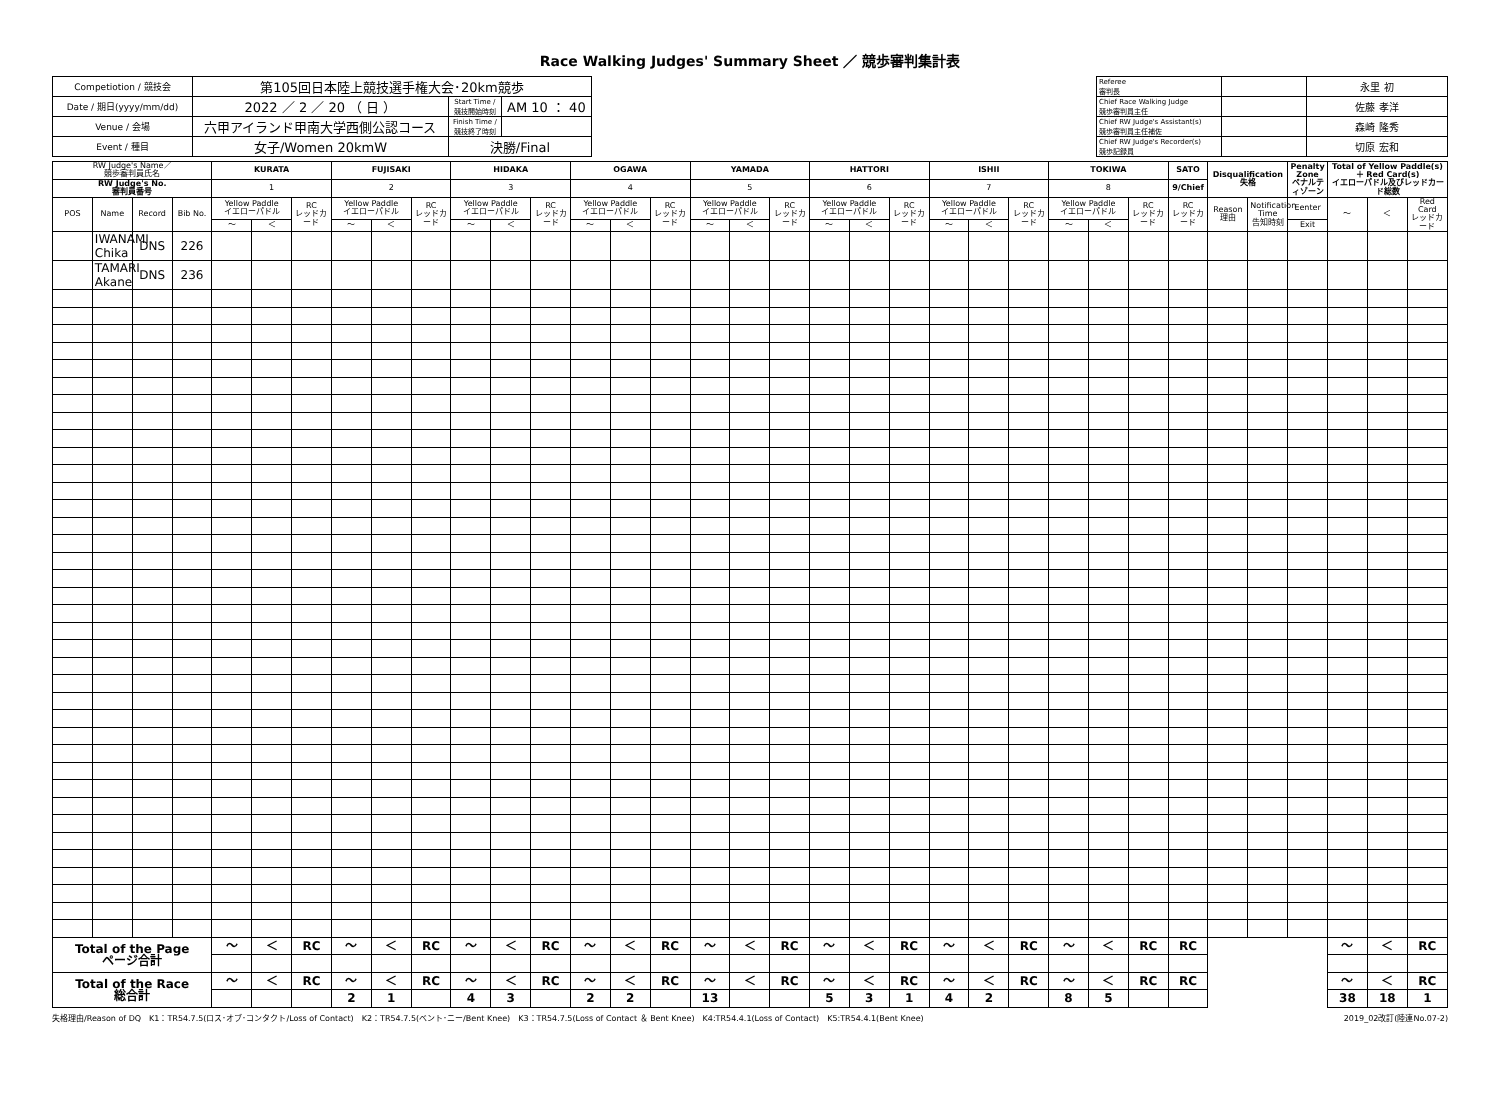Race Walking Judges' Summary Sheet ／ 競歩審判集計表
| Competiotion / 競技会 | 第105回日本陸上競技選手権大会･20km競歩 | | |
| Date / 期日(yyyy/mm/dd) | 2022 ／ 2 ／ 20 （ 日 ） | Start Time / 競技開始時刻 | AM 10 ： 40 |
| Venue / 会場 | 六甲アイランド甲南大学西側公認コース | Finish Time / 競技終了時刻 | |
| Event / 種目 | 女子/Women 20kmW | 決勝/Final | |
| Referee 審判長 | | 永里 初 |
| Chief Race Walking Judge 競歩審判員主任 | | 佐藤 孝洋 |
| Chief RW Judge's Assistant(s) 競歩審判員主任補佐 | | 森崎 隆秀 |
| Chief RW Judge's Recorder(s) 競歩記録員 | | 切原 宏和 |
| RW Judge's Name／ 競歩審判員氏名 | | | | KURATA | | | FUJISAKI | | | HIDAKA | | | OGAWA | | | YAMADA | | | HATTORI | | | ISHII | | | TOKIWA | | | SATO | Disqualification 失格 | | Penalty Zone ペナルティゾーン | Total of Yellow Paddle(s) ＋ Red Card(s) イエローパドル及びレッドカード総数 | | |
| --- | --- | --- | --- | --- | --- | --- | --- | --- | --- | --- | --- | --- | --- | --- | --- | --- | --- | --- | --- | --- | --- | --- | --- | --- | --- | --- | --- | --- | --- | --- | --- | --- | --- | --- |
| RW Judge's No. 審判員番号 | | | | 1 | | | 2 | | | 3 | | | 4 | | | 5 | | | 6 | | | 7 | | | 8 | | | 9/Chief | | | | | | |
| POS | Name | Record | Bib No. | Yellow Paddle イエローパドル | | RC レッドカード | Yellow Paddle イエローパドル | | RC レッドカード | Yellow Paddle イエローパドル | | RC レッドカード | Yellow Paddle イエローパドル | | RC レッドカード | Yellow Paddle イエローパドル | | RC レッドカード | Yellow Paddle イエローパドル | | RC レッドカード | Yellow Paddle イエローパドル | | RC レッドカード | Yellow Paddle イエローパドル | | RC レッドカード | RC レッドカード | Reason 理由 | Notification Time 告知時刻 | Eenter | ～ | ＜ | Red Card レッドカード |
| | | | | ～ | ＜ | | ～ | ＜ | | ～ | ＜ | | ～ | ＜ | | ～ | ＜ | | ～ | ＜ | | ～ | ＜ | | ～ | ＜ | | | | | Exit | | | |
| | IWANAMI Chika | DNS | 226 | | | | | | | | | | | | | | | | | | | | | | | | | | | | | | | |
| | TAMARI Akane | DNS | 236 | | | | | | | | | | | | | | | | | | | | | | | | | | | | | | | |
| Total of the Page ページ合計 | | | | ～ | ＜ | RC | ～ | ＜ | RC | ～ | ＜ | RC | ～ | ＜ | RC | ～ | ＜ | RC | ～ | ＜ | RC | ～ | ＜ | RC | ～ | ＜ | RC | RC | | | | ～ | ＜ | RC |
| Total of the Race 総合計 | | | | ～ | ＜ | RC | ～ | ＜ | RC | ～ | ＜ | RC | ～ | ＜ | RC | ～ | ＜ | RC | ～ | ＜ | RC | ～ | ＜ | RC | ～ | ＜ | RC | RC | | | | ～ | ＜ | RC |
| | | | | | | | 2 | 1 | | 4 | 3 | | 2 | 2 | | 13 | | | 5 | 3 | 1 | 4 | 2 | | 8 | 5 | | | | | | 38 | 18 | 1 |
失格理由/Reason of DQ　K1：TR54.7.5(ロス･オブ･コンタクト/Loss of Contact)　K2：TR54.7.5(ベント･ニー/Bent Knee)　K3：TR54.7.5(Loss of Contact ＆ Bent Knee)　K4:TR54.4.1(Loss of Contact)　K5:TR54.4.1(Bent Knee) 2019_02改訂(陸連No.07-2)